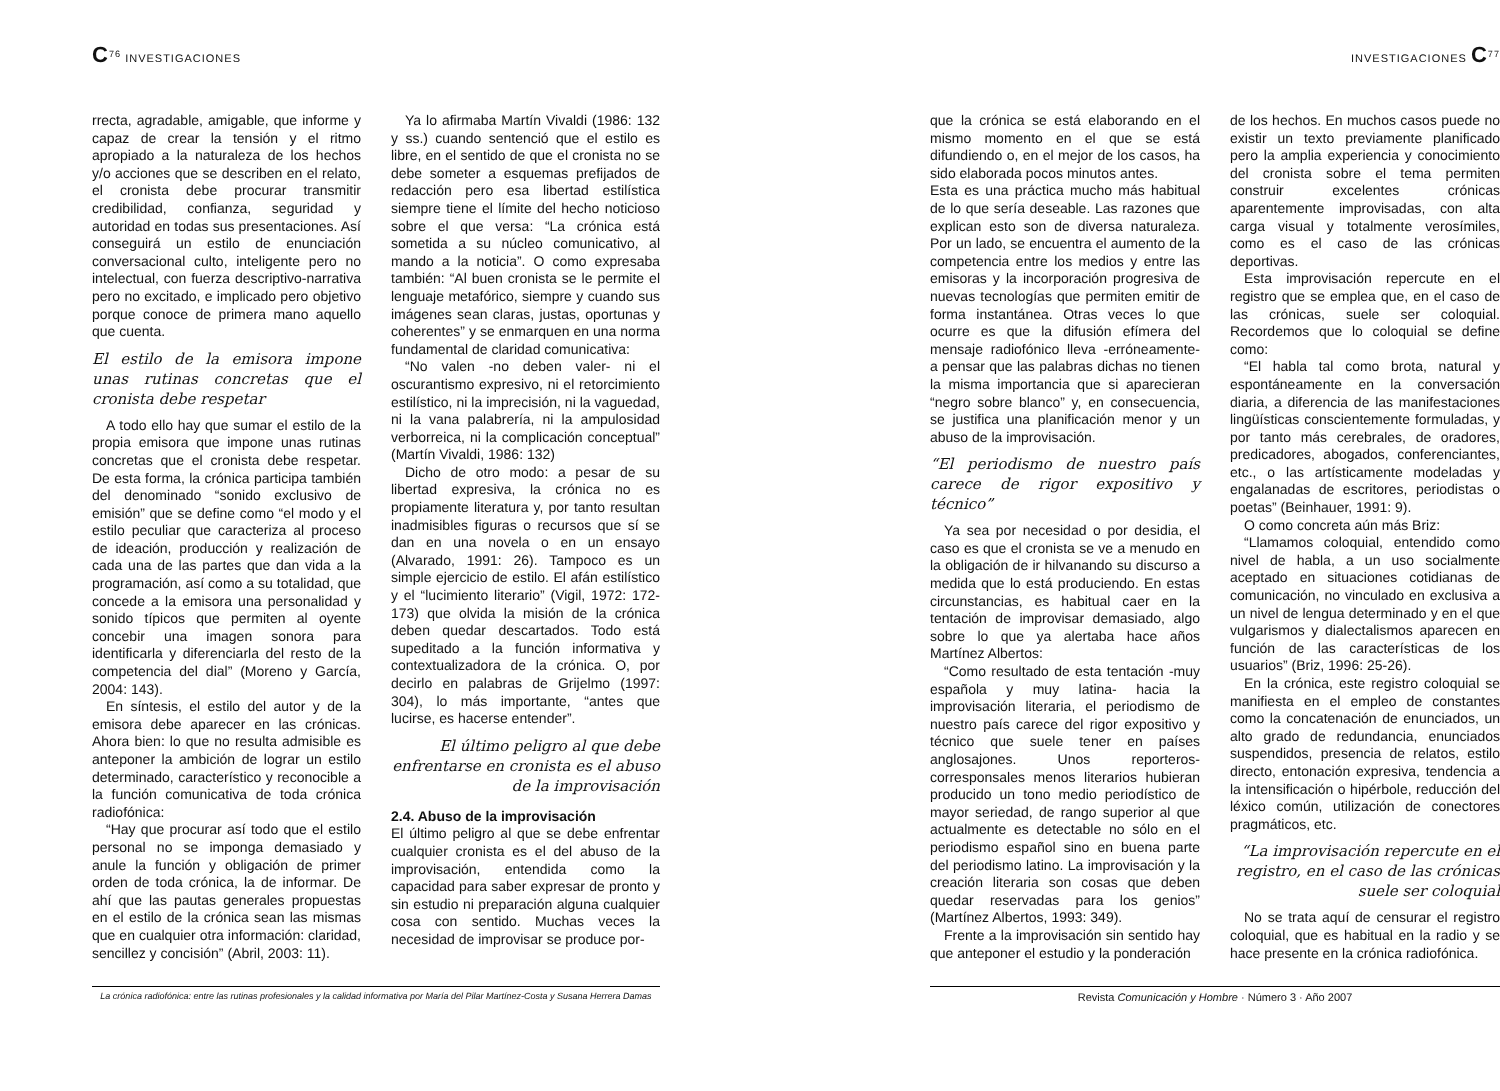C<sup>76</sup> INVESTIGACIONES
rrecta, agradable, amigable, que informe y capaz de crear la tensión y el ritmo apropiado a la naturaleza de los hechos y/o acciones que se describen en el relato, el cronista debe procurar transmitir credibilidad, confianza, seguridad y autoridad en todas sus presentaciones. Así conseguirá un estilo de enunciación conversacional culto, inteligente pero no intelectual, con fuerza descriptivo-narrativa pero no excitado, e implicado pero objetivo porque conoce de primera mano aquello que cuenta.
El estilo de la emisora impone unas rutinas concretas que el cronista debe respetar
A todo ello hay que sumar el estilo de la propia emisora que impone unas rutinas concretas que el cronista debe respetar. De esta forma, la crónica participa también del denominado “sonido exclusivo de emisión” que se define como “el modo y el estilo peculiar que caracteriza al proceso de ideación, producción y realización de cada una de las partes que dan vida a la programación, así como a su totalidad, que concede a la emisora una personalidad y sonido típicos que permiten al oyente concebir una imagen sonora para identificarla y diferenciarla del resto de la competencia del dial” (Moreno y García, 2004: 143).
En síntesis, el estilo del autor y de la emisora debe aparecer en las crónicas. Ahora bien: lo que no resulta admisible es anteponer la ambición de lograr un estilo determinado, característico y reconocible a la función comunicativa de toda crónica radiofónica:
“Hay que procurar así todo que el estilo personal no se imponga demasiado y anule la función y obligación de primer orden de toda crónica, la de informar. De ahí que las pautas generales propuestas en el estilo de la crónica sean las mismas que en cualquier otra información: claridad, sencillez y concisión” (Abril, 2003: 11).
Ya lo afirmaba Martín Vivaldi (1986: 132 y ss.) cuando sentenció que el estilo es libre, en el sentido de que el cronista no se debe someter a esquemas prefijados de redacción pero esa libertad estilística siempre tiene el límite del hecho noticioso sobre el que versa: “La crónica está sometida a su núcleo comunicativo, al mando a la noticia”. O como expresaba también: “Al buen cronista se le permite el lenguaje metafórico, siempre y cuando sus imágenes sean claras, justas, oportunas y coherentes” y se enmarquen en una norma fundamental de claridad comunicativa:
“No valen -no deben valer- ni el oscurantismo expresivo, ni el retorcimiento estilístico, ni la imprecisión, ni la vaguedad, ni la vana palabrería, ni la ampulosidad verborreica, ni la complicación conceptual” (Martín Vivaldi, 1986: 132)
Dicho de otro modo: a pesar de su libertad expresiva, la crónica no es propiamente literatura y, por tanto resultan inadmisibles figuras o recursos que sí se dan en una novela o en un ensayo (Alvarado, 1991: 26). Tampoco es un simple ejercicio de estilo. El afán estilístico y el “lucimiento literario” (Vigil, 1972: 172-173) que olvida la misión de la crónica deben quedar descartados. Todo está supeditado a la función informativa y contextualizadora de la crónica. O, por decirlo en palabras de Grijelmo (1997: 304), lo más importante, “antes que lucirse, es hacerse entender”.
El último peligro al que debe enfrentarse en cronista es el abuso de la improvisación
2.4. Abuso de la improvisación
El último peligro al que se debe enfrentar cualquier cronista es el del abuso de la improvisación, entendida como la capacidad para saber expresar de pronto y sin estudio ni preparación alguna cualquier cosa con sentido. Muchas veces la necesidad de improvisar se produce por-
La crónica radiofónica: entre las rutinas profesionales y la calidad informativa por María del Pilar Martínez-Costa y Susana Herrera Damas
INVESTIGACIONES C<sup>77</sup>
que la crónica se está elaborando en el mismo momento en el que se está difundiendo o, en el mejor de los casos, ha sido elaborada pocos minutos antes.
Esta es una práctica mucho más habitual de lo que sería deseable. Las razones que explican esto son de diversa naturaleza. Por un lado, se encuentra el aumento de la competencia entre los medios y entre las emisoras y la incorporación progresiva de nuevas tecnologías que permiten emitir de forma instantánea. Otras veces lo que ocurre es que la difusión efímera del mensaje radiofónico lleva -erróneamente- a pensar que las palabras dichas no tienen la misma importancia que si aparecieran “negro sobre blanco” y, en consecuencia, se justifica una planificación menor y un abuso de la improvisación.
“El periodismo de nuestro país carece de rigor expositivo y técnico”
Ya sea por necesidad o por desidia, el caso es que el cronista se ve a menudo en la obligación de ir hilvanando su discurso a medida que lo está produciendo. En estas circunstancias, es habitual caer en la tentación de improvisar demasiado, algo sobre lo que ya alertaba hace años Martínez Albertos:
“Como resultado de esta tentación -muy española y muy latina- hacia la improvisación literaria, el periodismo de nuestro país carece del rigor expositivo y técnico que suele tener en países anglosajones. Unos reporteros-corresponsales menos literarios hubieran producido un tono medio periodístico de mayor seriedad, de rango superior al que actualmente es detectable no sólo en el periodismo español sino en buena parte del periodismo latino. La improvisación y la creación literaria son cosas que deben quedar reservadas para los genios” (Martínez Albertos, 1993: 349).
Frente a la improvisación sin sentido hay que anteponer el estudio y la ponderación
de los hechos. En muchos casos puede no existir un texto previamente planificado pero la amplia experiencia y conocimiento del cronista sobre el tema permiten construir excelentes crónicas aparentemente improvisadas, con alta carga visual y totalmente verosímiles, como es el caso de las crónicas deportivas.
Esta improvisación repercute en el registro que se emplea que, en el caso de las crónicas, suele ser coloquial. Recordemos que lo coloquial se define como:
“El habla tal como brota, natural y espontáneamente en la conversación diaria, a diferencia de las manifestaciones lingüísticas conscientemente formuladas, y por tanto más cerebrales, de oradores, predicadores, abogados, conferenciantes, etc., o las artísticamente modeladas y engalanadas de escritores, periodistas o poetas” (Beinhauer, 1991: 9).
O como concreta aún más Briz:
“Llamamos coloquial, entendido como nivel de habla, a un uso socialmente aceptado en situaciones cotidianas de comunicación, no vinculado en exclusiva a un nivel de lengua determinado y en el que vulgarismos y dialectalismos aparecen en función de las características de los usuarios” (Briz, 1996: 25-26).
En la crónica, este registro coloquial se manifiesta en el empleo de constantes como la concatenación de enunciados, un alto grado de redundancia, enunciados suspendidos, presencia de relatos, estilo directo, entonación expresiva, tendencia a la intensificación o hipérbole, reducción del léxico común, utilización de conectores pragmáticos, etc.
“La improvisación repercute en el registro, en el caso de las crónicas suele ser coloquial
No se trata aquí de censurar el registro coloquial, que es habitual en la radio y se hace presente en la crónica radiofónica.
Revista Comunicación y Hombre · Número 3 · Año 2007